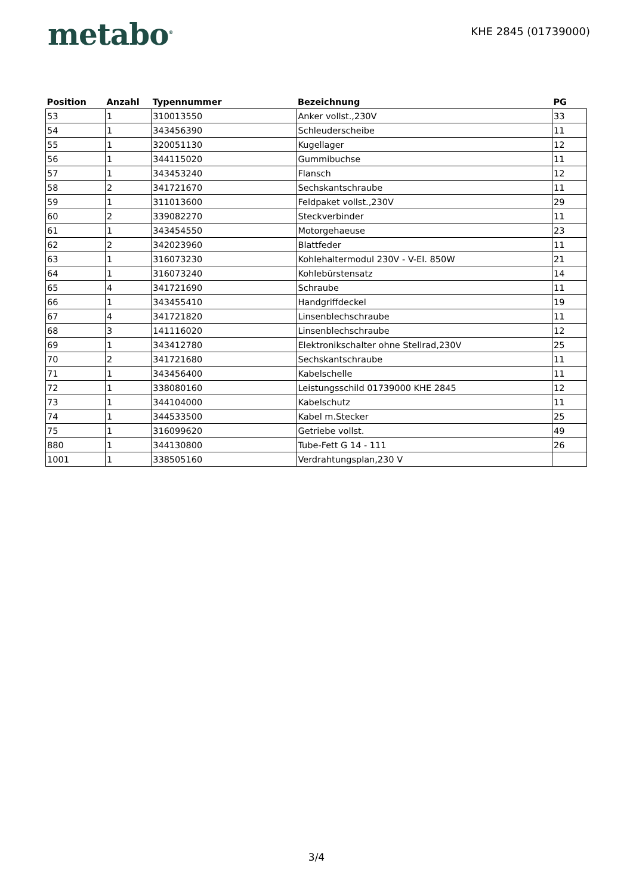metabo<sup>®</sup>
KHE 2845 (01739000)
| Position | Anzahl | Typennummer | Bezeichnung | PG |
| --- | --- | --- | --- | --- |
| 53 | 1 | 310013550 | Anker vollst.,230V | 33 |
| 54 | 1 | 343456390 | Schleuderscheibe | 11 |
| 55 | 1 | 320051130 | Kugellager | 12 |
| 56 | 1 | 344115020 | Gummibuchse | 11 |
| 57 | 1 | 343453240 | Flansch | 12 |
| 58 | 2 | 341721670 | Sechskantschraube | 11 |
| 59 | 1 | 311013600 | Feldpaket vollst.,230V | 29 |
| 60 | 2 | 339082270 | Steckverbinder | 11 |
| 61 | 1 | 343454550 | Motorgehaeuse | 23 |
| 62 | 2 | 342023960 | Blattfeder | 11 |
| 63 | 1 | 316073230 | Kohlehaltermodul 230V - V-El. 850W | 21 |
| 64 | 1 | 316073240 | Kohlebürstensatz | 14 |
| 65 | 4 | 341721690 | Schraube | 11 |
| 66 | 1 | 343455410 | Handgriffdeckel | 19 |
| 67 | 4 | 341721820 | Linsenblechschraube | 11 |
| 68 | 3 | 141116020 | Linsenblechschraube | 12 |
| 69 | 1 | 343412780 | Elektronikschalter ohne Stellrad,230V | 25 |
| 70 | 2 | 341721680 | Sechskantschraube | 11 |
| 71 | 1 | 343456400 | Kabelschelle | 11 |
| 72 | 1 | 338080160 | Leistungsschild 01739000 KHE 2845 | 12 |
| 73 | 1 | 344104000 | Kabelschutz | 11 |
| 74 | 1 | 344533500 | Kabel m.Stecker | 25 |
| 75 | 1 | 316099620 | Getriebe vollst. | 49 |
| 880 | 1 | 344130800 | Tube-Fett G 14 - 111 | 26 |
| 1001 | 1 | 338505160 | Verdrahtungsplan,230 V | |
3/4